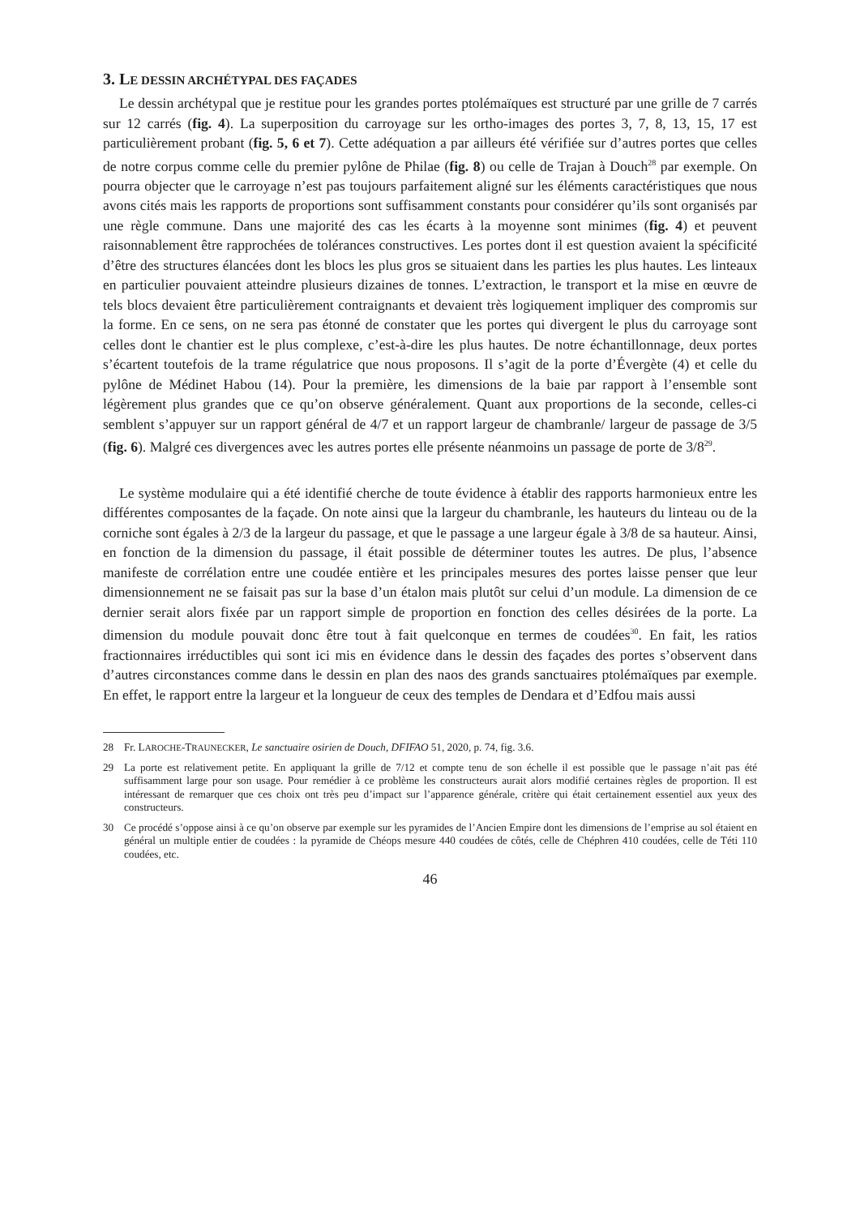3. LE DESSIN ARCHÉTYPAL DES FAÇADES
Le dessin archétypal que je restitue pour les grandes portes ptolémaïques est structuré par une grille de 7 carrés sur 12 carrés (fig. 4). La superposition du carroyage sur les ortho-images des portes 3, 7, 8, 13, 15, 17 est particulièrement probant (fig. 5, 6 et 7). Cette adéquation a par ailleurs été vérifiée sur d’autres portes que celles de notre corpus comme celle du premier pylône de Philae (fig. 8) ou celle de Trajan à Douch<sup>28</sup> par exemple. On pourra objecter que le carroyage n’est pas toujours parfaitement aligné sur les éléments caractéristiques que nous avons cités mais les rapports de proportions sont suffisamment constants pour considérer qu’ils sont organisés par une règle commune. Dans une majorité des cas les écarts à la moyenne sont minimes (fig. 4) et peuvent raisonnablement être rapprochées de tolérances constructives. Les portes dont il est question avaient la spécificité d’être des structures élancées dont les blocs les plus gros se situaient dans les parties les plus hautes. Les linteaux en particulier pouvaient atteindre plusieurs dizaines de tonnes. L’extraction, le transport et la mise en œuvre de tels blocs devaient être particulièrement contraignants et devaient très logiquement impliquer des compromis sur la forme. En ce sens, on ne sera pas étonné de constater que les portes qui divergent le plus du carroyage sont celles dont le chantier est le plus complexe, c’est-à-dire les plus hautes. De notre échantillonnage, deux portes s’écartent toutefois de la trame régulatrice que nous proposons. Il s’agit de la porte d’Évergète (4) et celle du pylône de Médinet Habou (14). Pour la première, les dimensions de la baie par rapport à l’ensemble sont légèrement plus grandes que ce qu’on observe généralement. Quant aux proportions de la seconde, celles-ci semblent s’appuyer sur un rapport général de 4/7 et un rapport largeur de chambranle/ largeur de passage de 3/5 (fig. 6). Malgré ces divergences avec les autres portes elle présente néanmoins un passage de porte de 3/8<sup>29</sup>.
Le système modulaire qui a été identifié cherche de toute évidence à établir des rapports harmonieux entre les différentes composantes de la façade. On note ainsi que la largeur du chambranle, les hauteurs du linteau ou de la corniche sont égales à 2/3 de la largeur du passage, et que le passage a une largeur égale à 3/8 de sa hauteur. Ainsi, en fonction de la dimension du passage, il était possible de déterminer toutes les autres. De plus, l’absence manifeste de corrélation entre une coudée entière et les principales mesures des portes laisse penser que leur dimensionnement ne se faisait pas sur la base d’un étalon mais plutôt sur celui d’un module. La dimension de ce dernier serait alors fixée par un rapport simple de proportion en fonction des celles désirées de la porte. La dimension du module pouvait donc être tout à fait quelconque en termes de coudées<sup>30</sup>. En fait, les ratios fractionnaires irréductibles qui sont ici mis en évidence dans le dessin des façades des portes s’observent dans d’autres circonstances comme dans le dessin en plan des naos des grands sanctuaires ptolémaïques par exemple. En effet, le rapport entre la largeur et la longueur de ceux des temples de Dendara et d’Edfou mais aussi
28 Fr. LAROCHE-TRAUNECKER, Le sanctuaire osirien de Douch, DFIFAO 51, 2020, p. 74, fig. 3.6.
29 La porte est relativement petite. En appliquant la grille de 7/12 et compte tenu de son échelle il est possible que le passage n’ait pas été suffisamment large pour son usage. Pour remédier à ce problème les constructeurs aurait alors modifié certaines règles de proportion. Il est intéressant de remarquer que ces choix ont très peu d’impact sur l’apparence générale, critère qui était certainement essentiel aux yeux des constructeurs.
30 Ce procédé s’oppose ainsi à ce qu’on observe par exemple sur les pyramides de l’Ancien Empire dont les dimensions de l’emprise au sol étaient en général un multiple entier de coudées : la pyramide de Chéops mesure 440 coudées de côtés, celle de Chéphren 410 coudées, celle de Téti 110 coudées, etc.
46